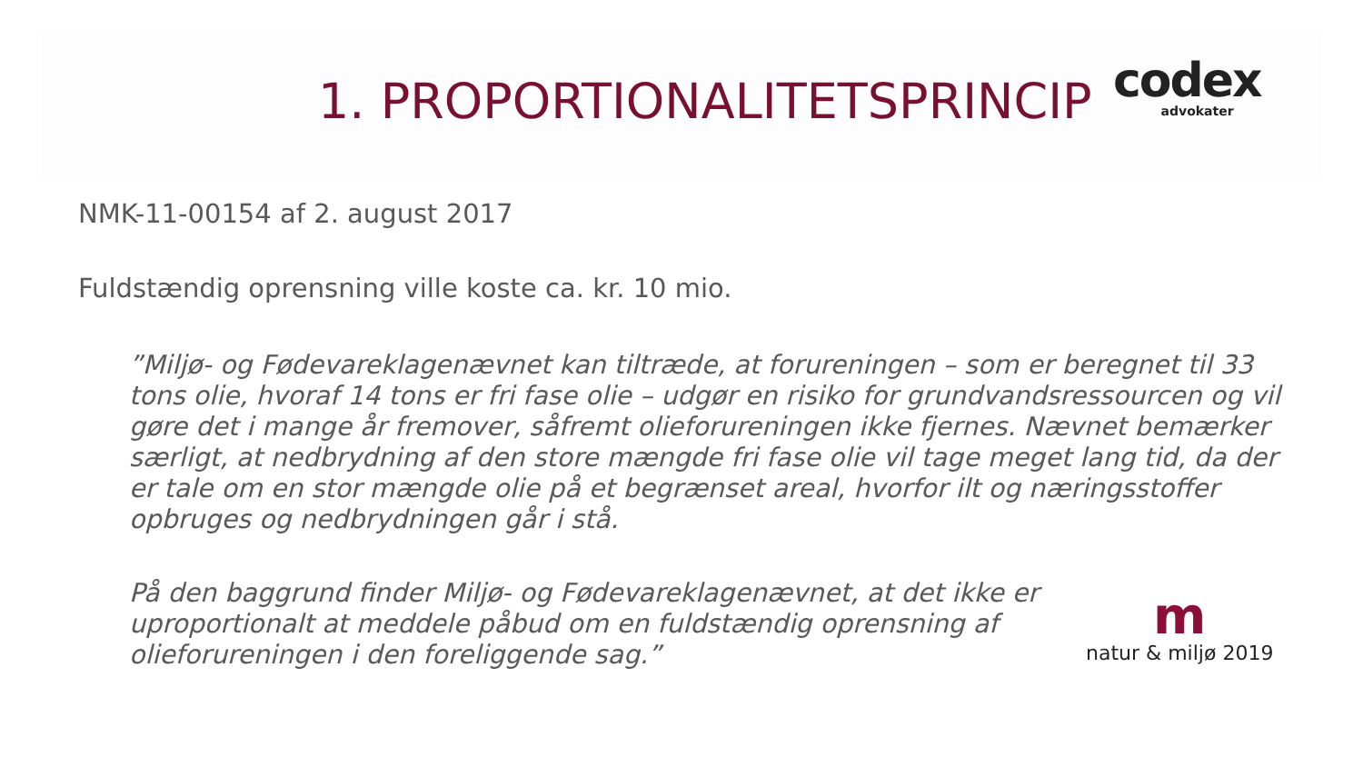1. PROPORTIONALITETSPRINCIP
codex
advokater
NMK-11-00154 af 2. august 2017
Fuldstændig oprensning ville koste ca. kr. 10 mio.
”Miljø- og Fødevareklagenævnet kan tiltræde, at forureningen – som er beregnet til 33 tons olie, hvoraf 14 tons er fri fase olie – udgør en risiko for grundvandsressourcen og vil gøre det i mange år fremover, såfremt olieforureningen ikke fjernes. Nævnet bemærker særligt, at nedbrydning af den store mængde fri fase olie vil tage meget lang tid, da der er tale om en stor mængde olie på et begrænset areal, hvorfor ilt og næringsstoffer opbruges og nedbrydningen går i stå.
På den baggrund finder Miljø- og Fødevareklagenævnet, at det ikke er uproportionalt at meddele påbud om en fuldstændig oprensning af olieforureningen i den foreliggende sag.”
m
natur & miljø 2019